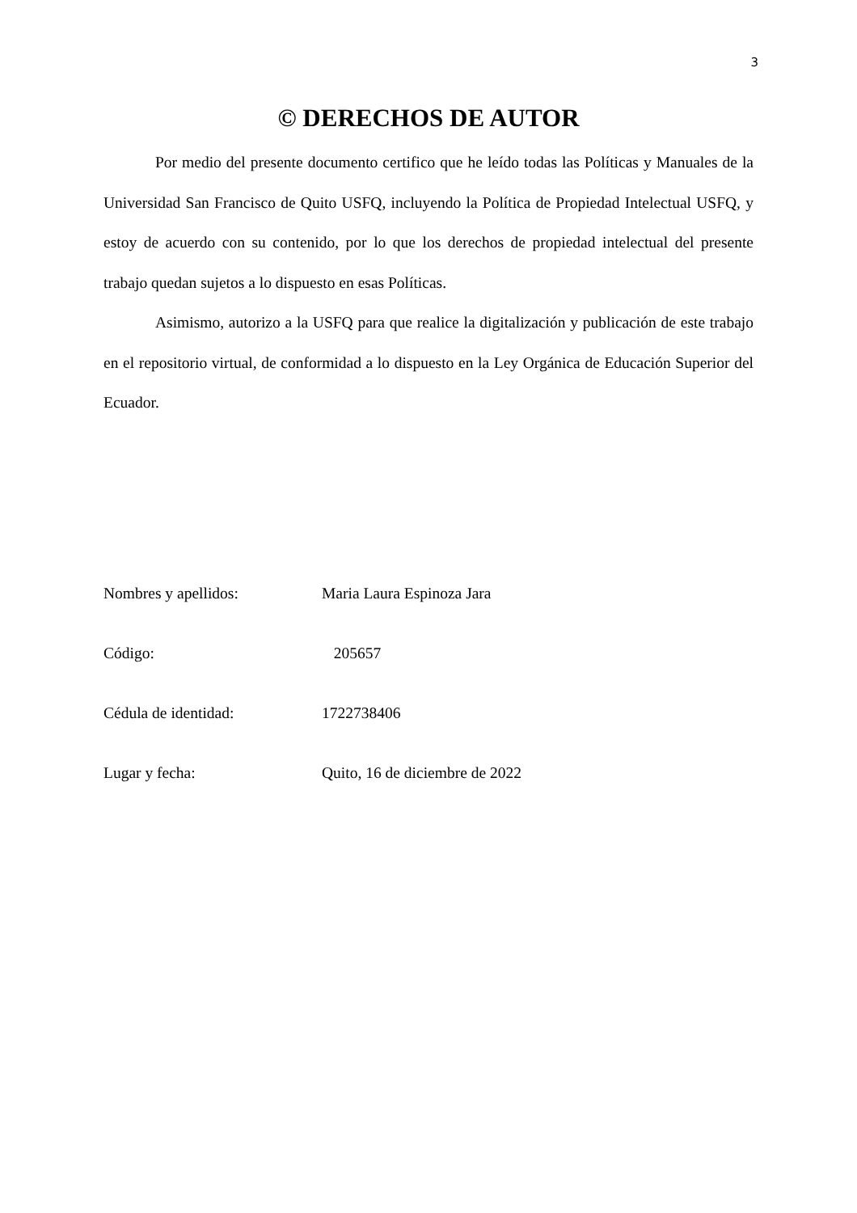3
© DERECHOS DE AUTOR
Por medio del presente documento certifico que he leído todas las Políticas y Manuales de la Universidad San Francisco de Quito USFQ, incluyendo la Política de Propiedad Intelectual USFQ, y estoy de acuerdo con su contenido, por lo que los derechos de propiedad intelectual del presente trabajo quedan sujetos a lo dispuesto en esas Políticas.
Asimismo, autorizo a la USFQ para que realice la digitalización y publicación de este trabajo en el repositorio virtual, de conformidad a lo dispuesto en la Ley Orgánica de Educación Superior del Ecuador.
Nombres y apellidos: Maria Laura Espinoza Jara
Código: 205657
Cédula de identidad: 1722738406
Lugar y fecha: Quito, 16 de diciembre de 2022